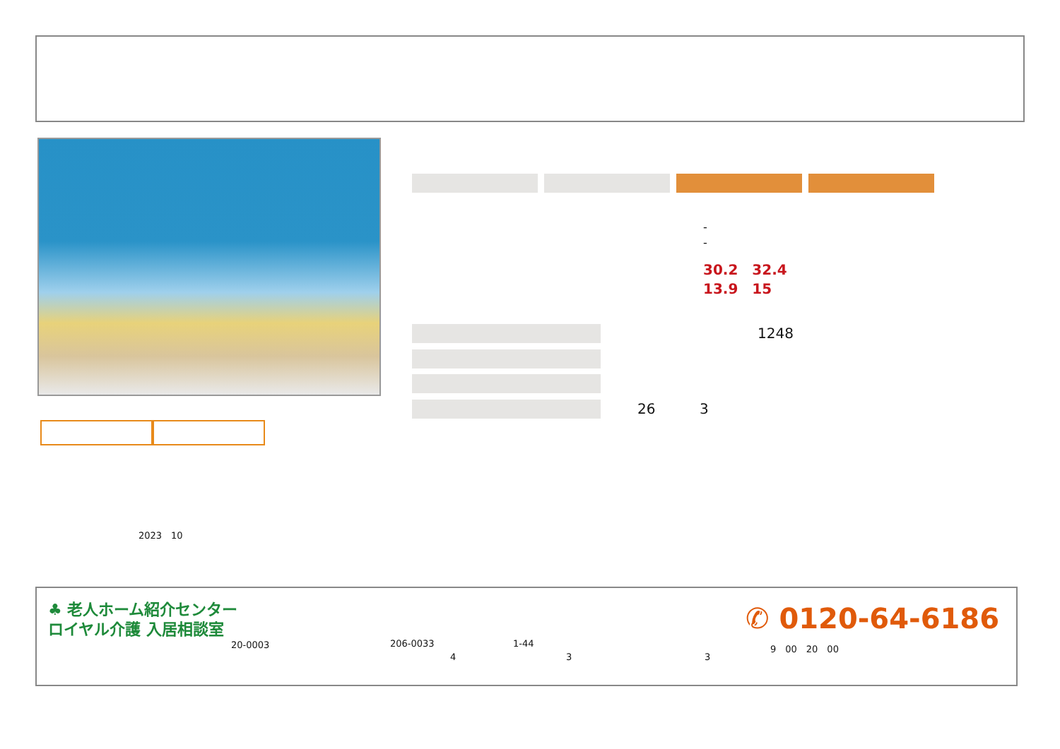-
-
30.2　32.4
13.9　15
1248
26 3
2023　10
♣ 老人ホーム紹介センター
ロイヤル介護 入居相談室
20-0003 206-0033 1-44
4 3 3
✆ 0120-64-6186
9　00　20　00